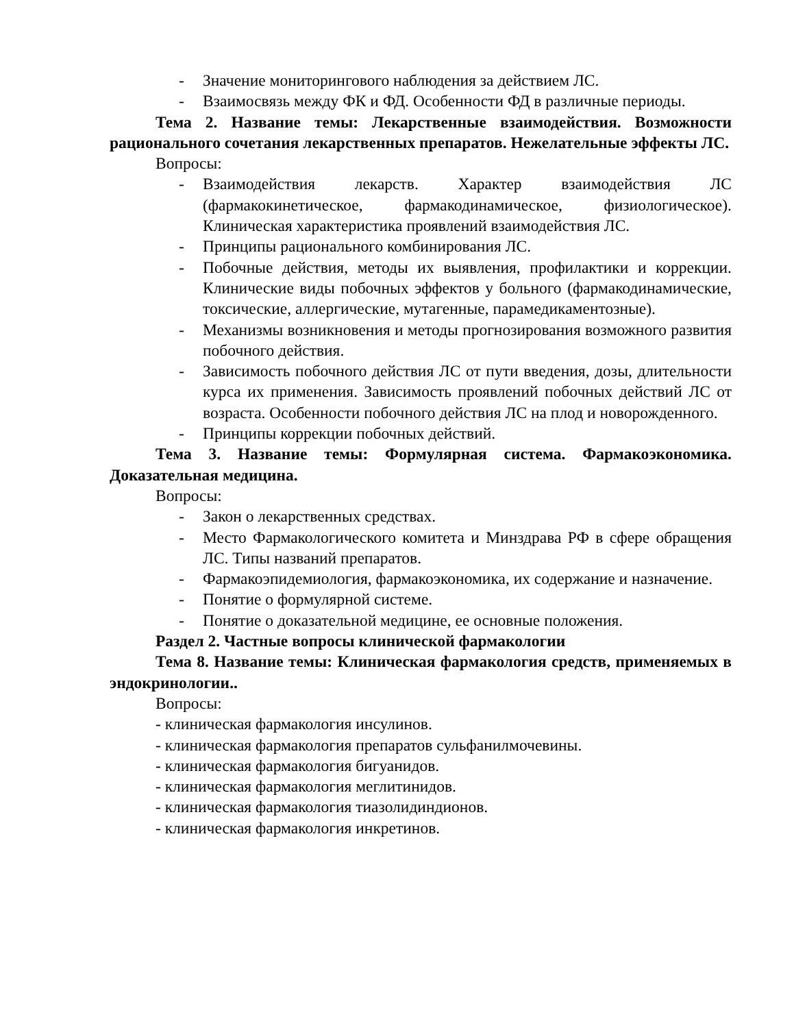- Значение мониторингового наблюдения за действием ЛС.
- Взаимосвязь между ФК и ФД. Особенности ФД в различные периоды.
Тема 2. Название темы: Лекарственные взаимодействия. Возможности рационального сочетания лекарственных препаратов. Нежелательные эффекты ЛС.
Вопросы:
- Взаимодействия лекарств. Характер взаимодействия ЛС (фармакокинетическое, фармакодинамическое, физиологическое). Клиническая характеристика проявлений взаимодействия ЛС.
- Принципы рационального комбинирования ЛС.
- Побочные действия, методы их выявления, профилактики и коррекции. Клинические виды побочных эффектов у больного (фармакодинамические, токсические, аллергические, мутагенные, парамедикаментозные).
- Механизмы возникновения и методы прогнозирования возможного развития побочного действия.
- Зависимость побочного действия ЛС от пути введения, дозы, длительности курса их применения. Зависимость проявлений побочных действий ЛС от возраста. Особенности побочного действия ЛС на плод и новорожденного.
- Принципы коррекции побочных действий.
Тема 3. Название темы: Формулярная система. Фармакоэкономика. Доказательная медицина.
Вопросы:
- Закон о лекарственных средствах.
- Место Фармакологического комитета и Минздрава РФ в сфере обращения ЛС. Типы названий препаратов.
- Фармакоэпидемиология, фармакоэкономика, их содержание и назначение.
- Понятие о формулярной системе.
- Понятие о доказательной медицине, ее основные положения.
Раздел 2. Частные вопросы клинической фармакологии
Тема 8. Название темы: Клиническая фармакология средств, применяемых в эндокринологии..
Вопросы:
- клиническая фармакология инсулинов.
- клиническая фармакология препаратов сульфанилмочевины.
- клиническая фармакология бигуанидов.
- клиническая фармакология меглитинидов.
- клиническая фармакология тиазолидиндионов.
- клиническая фармакология инкретинов.